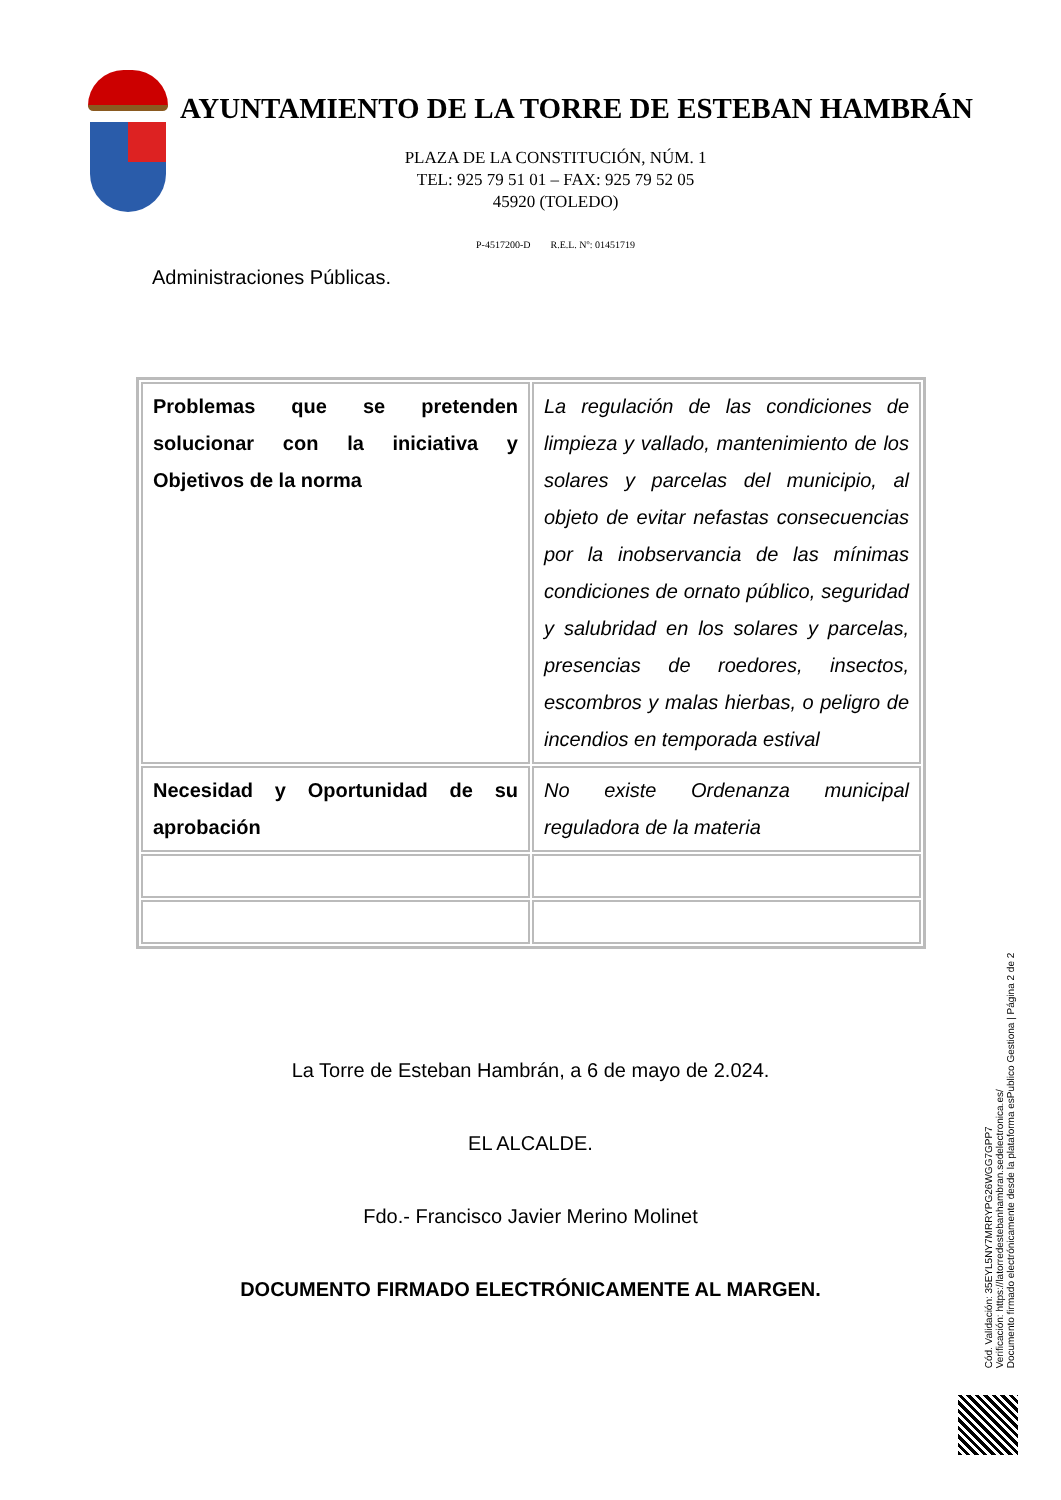AYUNTAMIENTO DE LA TORRE DE ESTEBAN HAMBRÁN
PLAZA DE LA CONSTITUCIÓN, NÚM. 1
TEL: 925 79 51 01 – FAX: 925 79 52 05
45920 (TOLEDO)
P-4517200-D R.E.L. Nº: 01451719
Administraciones Públicas.
| Problemas que se pretenden solucionar con la iniciativa y Objetivos de la norma | La regulación de las condiciones de limpieza y vallado, mantenimiento de los solares y parcelas del municipio, al objeto de evitar nefastas consecuencias por la inobservancia de las mínimas condiciones de ornato público, seguridad y salubridad en los solares y parcelas, presencias de roedores, insectos, escombros y malas hierbas, o peligro de incendios en temporada estival |
| Necesidad y Oportunidad de su aprobación | No existe Ordenanza municipal reguladora de la materia |
La Torre de Esteban Hambrán, a 6 de mayo de 2.024.
EL ALCALDE.
Fdo.- Francisco Javier Merino Molinet
DOCUMENTO FIRMADO ELECTRÓNICAMENTE AL MARGEN.
Cód. Validación: 35EYL5NY7MRRYPG26WGG7GPP7
Verificación: https://latorredestebanhambran.sedelectronica.es/
Documento firmado electrónicamente desde la plataforma esPublico Gestiona | Página 2 de 2